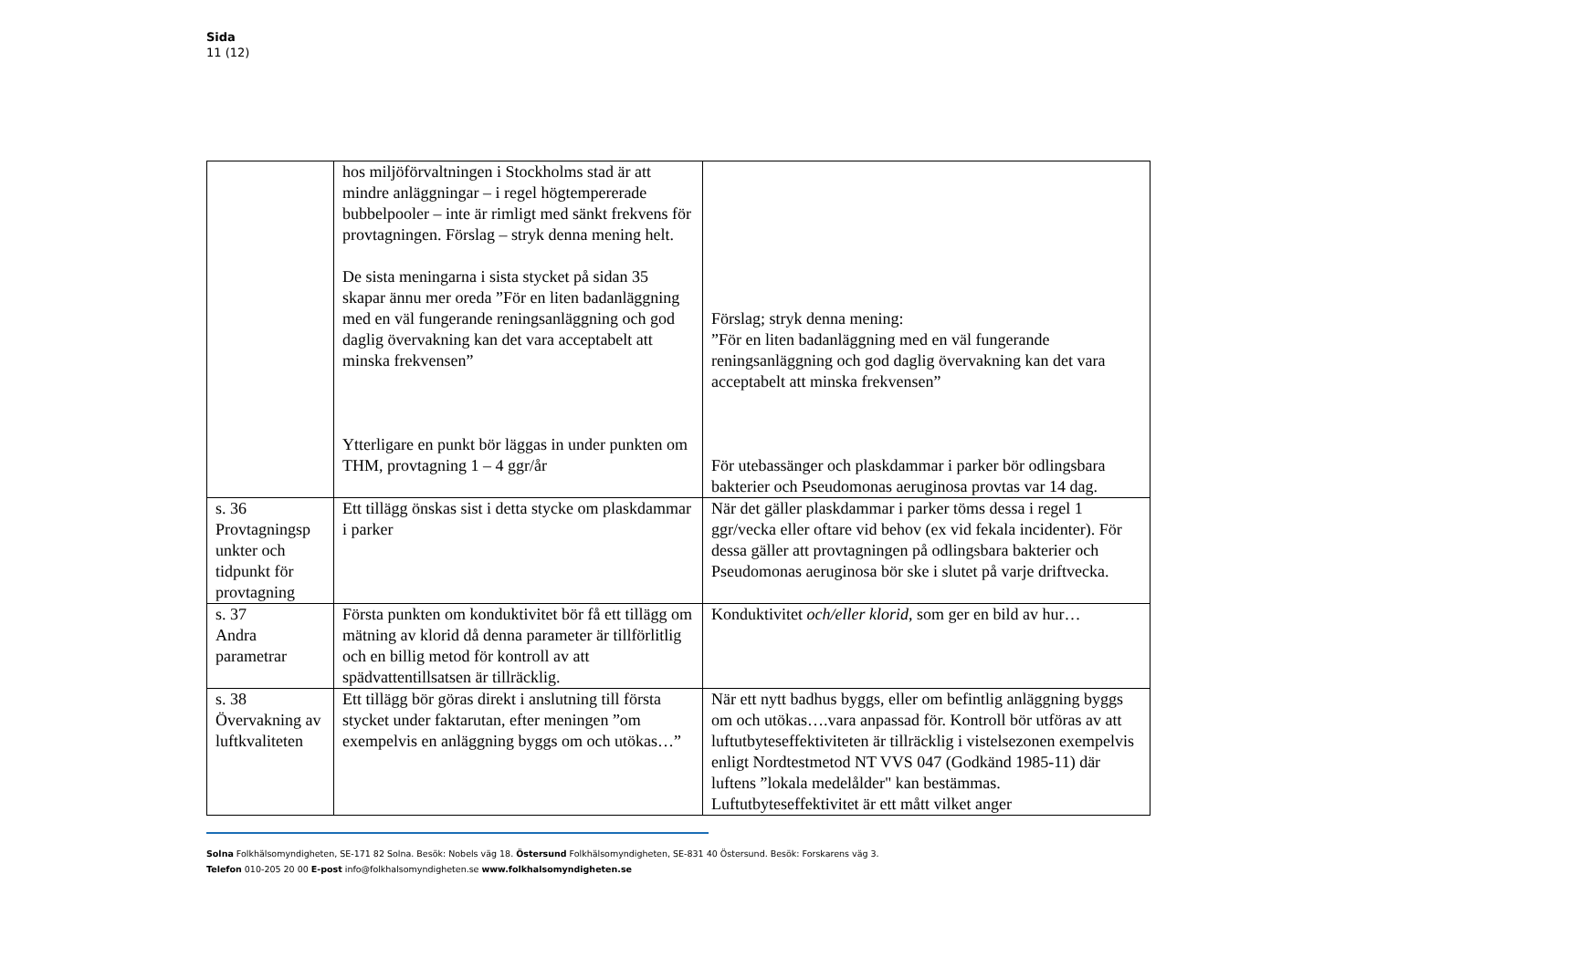Sida
11 (12)
| | hos miljöförvaltningen i Stockholms stad är att mindre anläggningar – i regel högtempererade bubbelpooler – inte är rimligt med sänkt frekvens för provtagningen. Förslag – stryk denna mening helt. De sista meningarna i sista stycket på sidan 35 skapar ännu mer oreda ”För en liten badanläggning med en väl fungerande reningsanläggning och god daglig övervakning kan det vara acceptabelt att minska frekvensen” Ytterligare en punkt bör läggas in under punkten om THM, provtagning 1 – 4 ggr/år | Förslag; stryk denna mening: ”För en liten badanläggning med en väl fungerande reningsanläggning och god daglig övervakning kan det vara acceptabelt att minska frekvensen” För utebassänger och plaskdammar i parker bör odlingsbara bakterier och Pseudomonas aeruginosa provtas var 14 dag. |
| s. 36 Provtagningsp unkter och tidpunkt för provtagning | Ett tillägg önskas sist i detta stycke om plaskdammar i parker | När det gäller plaskdammar i parker töms dessa i regel 1 ggr/vecka eller oftare vid behov (ex vid fekala incidenter). För dessa gäller att provtagningen på odlingsbara bakterier och Pseudomonas aeruginosa bör ske i slutet på varje driftvecka. |
| s. 37 Andra parametrar | Första punkten om konduktivitet bör få ett tillägg om mätning av klorid då denna parameter är tillförlitlig och en billig metod för kontroll av att spädvattentillsatsen är tillräcklig. | Konduktivitet och/eller klorid , som ger en bild av hur… |
| s. 38 Övervakning av luftkvaliteten | Ett tillägg bör göras direkt i anslutning till första stycket under faktarutan, efter meningen ”om exempelvis en anläggning byggs om och utökas…” | När ett nytt badhus byggs, eller om befintlig anläggning byggs om och utökas….vara anpassad för. Kontroll bör utföras av att luftutbyteseffektiviteten är tillräcklig i vistelsezonen exempelvis enligt Nordtestmetod NT VVS 047 (Godkänd 1985-11) där luftens ”lokala medelålder" kan bestämmas. Luftutbyteseffektivitet är ett mått vilket anger |
Solna Folkhälsomyndigheten, SE-171 82 Solna. Besök: Nobels väg 18. Östersund Folkhälsomyndigheten, SE-831 40 Östersund. Besök: Forskarens väg 3.
Telefon 010-205 20 00 E-post info@folkhalsomyndigheten.se www.folkhalsomyndigheten.se